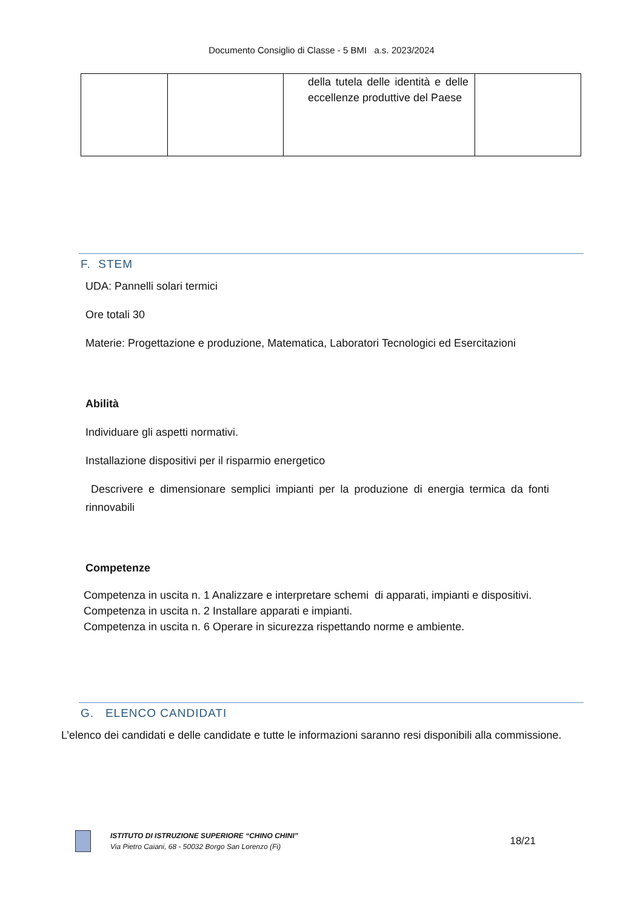Documento Consiglio di Classe - 5 BMI a.s. 2023/2024
| | | della tutela delle identità e delle eccellenze produttive del Paese | |
F. STEM
UDA: Pannelli solari termici
Ore totali 30
Materie: Progettazione e produzione, Matematica, Laboratori Tecnologici ed Esercitazioni
Abilità
Individuare gli aspetti normativi.
Installazione dispositivi per il risparmio energetico
Descrivere e dimensionare semplici impianti per la produzione di energia termica da fonti rinnovabili
Competenze
Competenza in uscita n. 1 Analizzare e interpretare schemi di apparati, impianti e dispositivi.
Competenza in uscita n. 2 Installare apparati e impianti.
Competenza in uscita n. 6 Operare in sicurezza rispettando norme e ambiente.
G. ELENCO CANDIDATI
L’elenco dei candidati e delle candidate e tutte le informazioni saranno resi disponibili alla commissione.
ISTITUTO DI ISTRUZIONE SUPERIORE “CHINO CHINI”
Via Pietro Caiani, 68 - 50032 Borgo San Lorenzo (Fi)
18/21